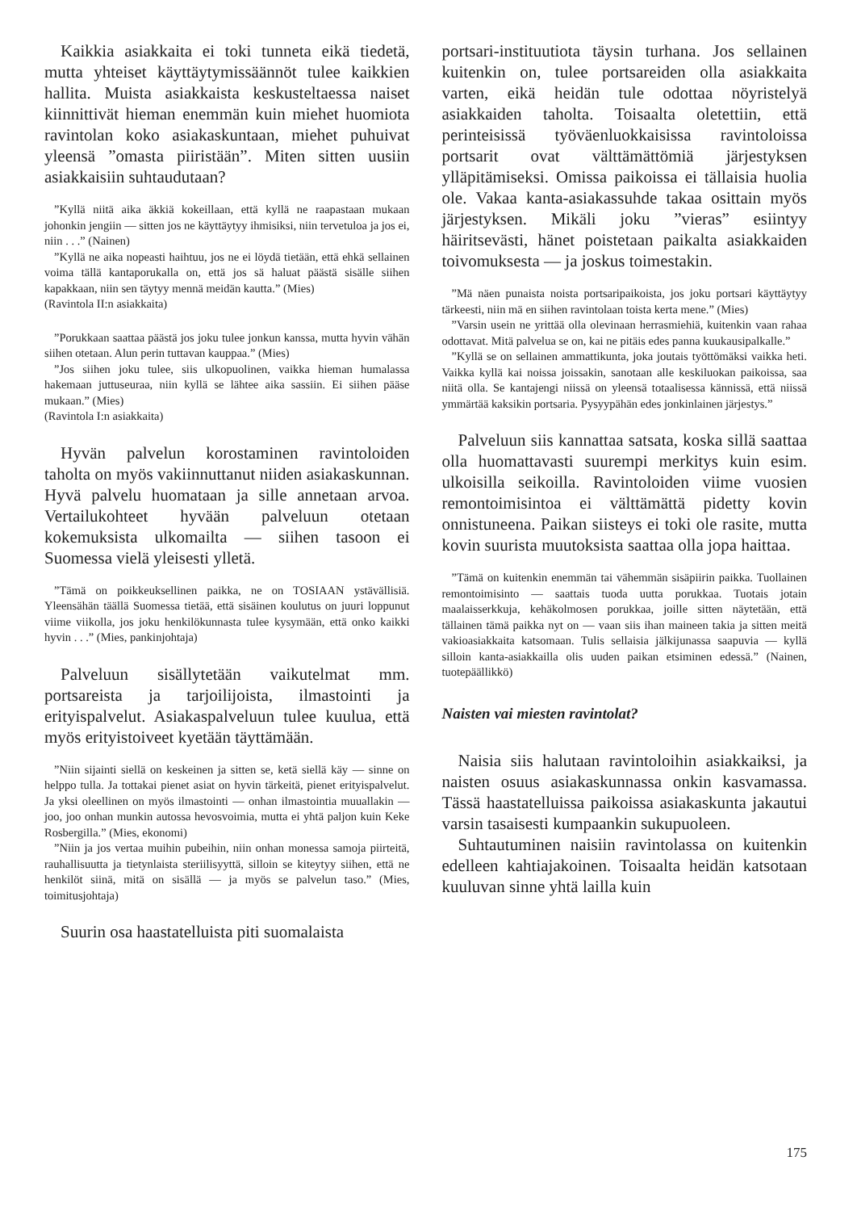Kaikkia asiakkaita ei toki tunneta eikä tiedetä, mutta yhteiset käyttäytymissäännöt tulee kaikkien hallita. Muista asiakkaista keskusteltaessa naiset kiinnittivät hieman enemmän kuin miehet huomiota ravintolan koko asiakaskuntaan, miehet puhuivat yleensä ”omasta piiristään”. Miten sitten uusiin asiakkaisiin suhtaudutaan?
”Kyllä niitä aika äkkiä kokeillaan, että kyllä ne raapastaan mukaan johonkin jengiin — sitten jos ne käyttäytyy ihmisiksi, niin tervetuloa ja jos ei, niin . . .” (Nainen)
”Kyllä ne aika nopeasti haihtuu, jos ne ei löydä tietään, että ehkä sellainen voima tällä kantaporukalla on, että jos sä haluat päästä sisälle siihen kapakkaan, niin sen täytyy mennä meidän kautta.” (Mies)
(Ravintola II:n asiakkaita)
”Porukkaan saattaa päästä jos joku tulee jonkun kanssa, mutta hyvin vähän siihen otetaan. Alun perin tuttavan kauppaa.” (Mies)
”Jos siihen joku tulee, siis ulkopuolinen, vaikka hieman humalassa hakemaan juttuseuraa, niin kyllä se lähtee aika sassiin. Ei siihen pääse mukaan.” (Mies)
(Ravintola I:n asiakkaita)
Hyvän palvelun korostaminen ravintoloiden taholta on myös vakiinnuttanut niiden asiakaskunnan. Hyvä palvelu huomataan ja sille annetaan arvoa. Vertailukohteet hyvään palveluun otetaan kokemuksista ulkomailta — siihen tasoon ei Suomessa vielä yleisesti ylletä.
”Tämä on poikkeuksellinen paikka, ne on TOSIAAN ystävällisiä. Yleensähän täällä Suomessa tietää, että sisäinen koulutus on juuri loppunut viime viikolla, jos joku henkilökunnasta tulee kysymään, että onko kaikki hyvin . . .” (Mies, pankinjohtaja)
Palveluun sisällytetään vaikutelmat mm. portsareista ja tarjoilijoista, ilmastointi ja erityispalvelut. Asiakaspalveluun tulee kuulua, että myös erityistoiveet kyetään täyttämään.
”Niin sijainti siellä on keskeinen ja sitten se, ketä siellä käy — sinne on helppo tulla. Ja tottakai pienet asiat on hyvin tärkeitä, pienet erityispalvelut. Ja yksi oleellinen on myös ilmastointi — onhan ilmastointia muuallakin — joo, joo onhan munkin autossa hevosvoimia, mutta ei yhtä paljon kuin Keke Rosbergilla.” (Mies, ekonomi)
”Niin ja jos vertaa muihin pubeihin, niin onhan monessa samoja piirteitä, rauhallisuutta ja tietynlaista steriilisyyttä, silloin se kiteytyy siihen, että ne henkilöt siinä, mitä on sisällä — ja myös se palvelun taso.” (Mies, toimitusjohtaja)
Suurin osa haastatelluista piti suomalaista
portsari-instituutiota täysin turhana. Jos sellainen kuitenkin on, tulee portsareiden olla asiakkaita varten, eikä heidän tule odottaa nöyristelyä asiakkaiden taholta. Toisaalta oletettiin, että perinteisissä työväenluokkaisissa ravintoloissa portsarit ovat välttämättömiä järjestyksen ylläpitämiseksi. Omissa paikoissa ei tällaisia huolia ole. Vakaa kanta-asiakassuhde takaa osittain myös järjestyksen. Mikäli joku ”vieras” esiintyy häiritsevästi, hänet poistetaan paikalta asiakkaiden toivomuksesta — ja joskus toimestakin.
”Mä näen punaista noista portsaripaikoista, jos joku portsari käyttäytyy tärkeesti, niin mä en siihen ravintolaan toista kerta mene.” (Mies)
”Varsin usein ne yrittää olla olevinaan herrasmiehiä, kuitenkin vaan rahaa odottavat. Mitä palvelua se on, kai ne pitäis edes panna kuukausipalkalle.”
”Kyllä se on sellainen ammattikunta, joka joutais työttömäksi vaikka heti. Vaikka kyllä kai noissa joissakin, sanotaan alle keskiluokan paikoissa, saa niitä olla. Se kantajengi niissä on yleensä totaalisessa kännissä, että niissä ymmärtää kaksikin portsaria. Pysyypähän edes jonkinlainen järjestys.”
Palveluun siis kannattaa satsata, koska sillä saattaa olla huomattavasti suurempi merkitys kuin esim. ulkoisilla seikoilla. Ravintoloiden viime vuosien remontoimisintoa ei välttämättä pidetty kovin onnistuneena. Paikan siisteys ei toki ole rasite, mutta kovin suurista muutoksista saattaa olla jopa haittaa.
”Tämä on kuitenkin enemmän tai vähemmän sisäpiirin paikka. Tuollainen remontoimisinto — saattais tuoda uutta porukkaa. Tuotais jotain maalaisserkkuja, kehäkolmosen porukkaa, joille sitten näytetään, että tällainen tämä paikka nyt on — vaan siis ihan maineen takia ja sitten meitä vakioasiakkaita katsomaan. Tulis sellaisia jälkijunassa saapuvia — kyllä silloin kanta-asiakkailla olis uuden paikan etsiminen edessä.” (Nainen, tuotepäällikkö)
Naisten vai miesten ravintolat?
Naisia siis halutaan ravintoloihin asiakkaiksi, ja naisten osuus asiakaskunnassa onkin kasvamassa. Tässä haastatelluissa paikoissa asiakaskunta jakautui varsin tasaisesti kumpaankin sukupuoleen.
Suhtautuminen naisiin ravintolassa on kuitenkin edelleen kahtiajakoinen. Toisaalta heidän katsotaan kuuluvan sinne yhtä lailla kuin
175